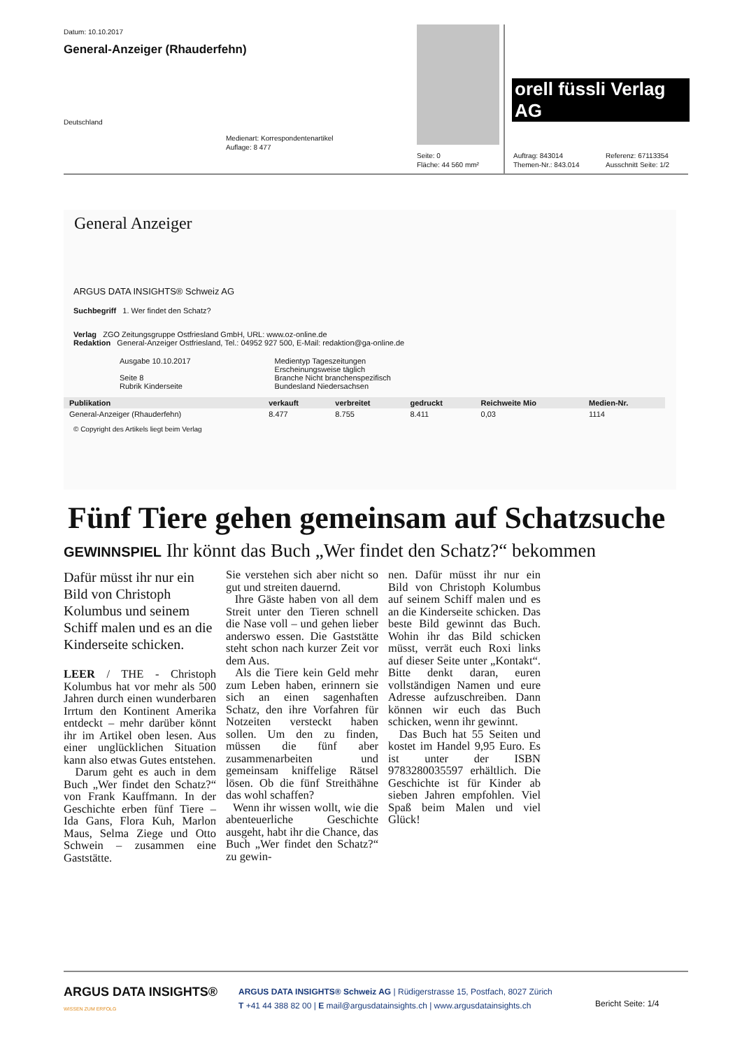Datum: 10.10.2017
General-Anzeiger (Rhauderfehn)
Deutschland
Medienart: Korrespondentenartikel
Auflage: 8 477
orell füssli Verlag AG
Seite: 0
Fläche: 44 560 mm²
Auftrag: 843014
Themen-Nr.: 843.014
Referenz: 67113354
Ausschnitt Seite: 1/2
General Anzeiger
ARGUS DATA INSIGHTS® Schweiz AG
Suchbegriff 1. Wer findet den Schatz?
Verlag ZGO Zeitungsgruppe Ostfriesland GmbH, URL: www.oz-online.de
Redaktion General-Anzeiger Ostfriesland, Tel.: 04952 927 500, E-Mail: redaktion@ga-online.de
Ausgabe 10.10.2017
Seite 8
Rubrik Kinderseite
Medientyp Tageszeitungen
Erscheinungsweise täglich
Branche Nicht branchenspezifisch
Bundesland Niedersachsen
| Publikation | verkauft | verbreitet | gedruckt | Reichweite Mio | Medien-Nr. |
| --- | --- | --- | --- | --- | --- |
| General-Anzeiger (Rhauderfehn) | 8.477 | 8.755 | 8.411 | 0,03 | 1114 |
© Copyright des Artikels liegt beim Verlag
Fünf Tiere gehen gemeinsam auf Schatzsuche
GEWINNSPIEL Ihr könnt das Buch „Wer findet den Schatz?“ bekommen
Dafür müsst ihr nur ein Bild von Christoph Kolumbus und seinem Schiff malen und es an die Kinderseite schicken.
LEER / THE - Christoph Kolumbus hat vor mehr als 500 Jahren durch einen wunderbaren Irrtum den Kontinent Amerika entdeckt – mehr darüber könnt ihr im Artikel oben lesen. Aus einer unglücklichen Situation kann also etwas Gutes entstehen.
Darum geht es auch in dem Buch „Wer findet den Schatz?“ von Frank Kauffmann. In der Geschichte erben fünf Tiere – Ida Gans, Flora Kuh, Marlon Maus, Selma Ziege und Otto Schwein – zusammen eine Gaststätte.
Sie verstehen sich aber nicht so gut und streiten dauernd.
Ihre Gäste haben von all dem Streit unter den Tieren schnell die Nase voll – und gehen lieber anderswo essen. Die Gaststätte steht schon nach kurzer Zeit vor dem Aus.
Als die Tiere kein Geld mehr zum Leben haben, erinnern sie sich an einen sagenhaften Schatz, den ihre Vorfahren für Notzeiten versteckt haben sollen. Um den zu finden, müssen die fünf aber zusammenarbeiten und gemeinsam kniffelige Rätsel lösen. Ob die fünf Streithähne das wohl schaffen?
Wenn ihr wissen wollt, wie die abenteuerliche Geschichte ausgeht, habt ihr die Chance, das Buch „Wer findet den Schatz?“ zu gewin-
nen. Dafür müsst ihr nur ein Bild von Christoph Kolumbus auf seinem Schiff malen und es an die Kinderseite schicken. Das beste Bild gewinnt das Buch. Wohin ihr das Bild schicken müsst, verrät euch Roxi links auf dieser Seite unter „Kontakt“. Bitte denkt daran, euren vollständigen Namen und eure Adresse aufzuschreiben. Dann können wir euch das Buch schicken, wenn ihr gewinnt.
Das Buch hat 55 Seiten und kostet im Handel 9,95 Euro. Es ist unter der ISBN 9783280035597 erhältlich. Die Geschichte ist für Kinder ab sieben Jahren empfohlen. Viel Spaß beim Malen und viel Glück!
ARGUS DATA INSIGHTS®
WISSEN ZUM ERFOLG
ARGUS DATA INSIGHTS® Schweiz AG | Rüdigerstrasse 15, Postfach, 8027 Zürich
T +41 44 388 82 00 | E mail@argusdatainsights.ch | www.argusdatainsights.ch
Bericht Seite: 1/4